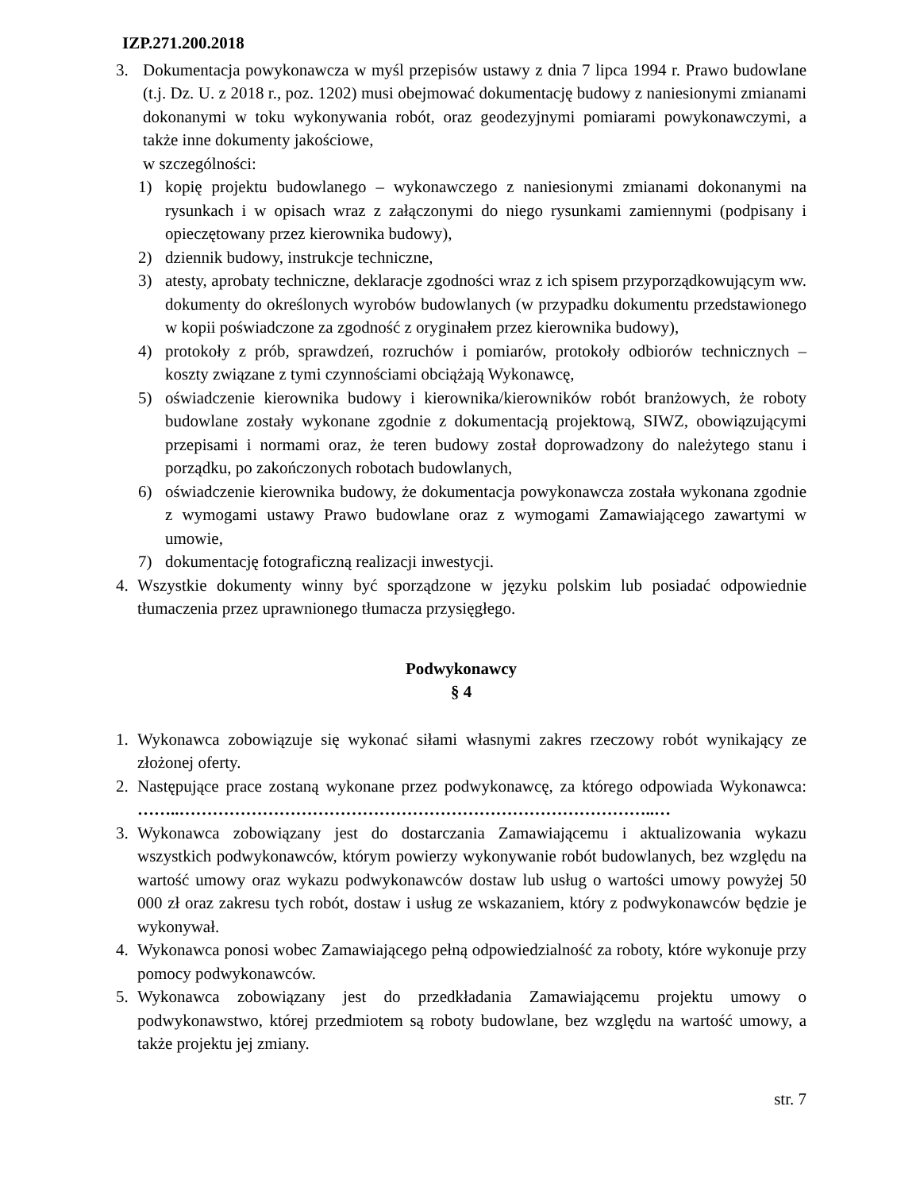IZP.271.200.2018
3. Dokumentacja powykonawcza w myśl przepisów ustawy z dnia 7 lipca 1994 r. Prawo budowlane (t.j. Dz. U. z 2018 r., poz. 1202) musi obejmować dokumentację budowy z naniesionymi zmianami dokonanymi w toku wykonywania robót, oraz geodezyjnymi pomiarami powykonawczymi, a także inne dokumenty jakościowe,
w szczególności:
1) kopię projektu budowlanego – wykonawczego z naniesionymi zmianami dokonanymi na rysunkach i w opisach wraz z załączonymi do niego rysunkami zamiennymi (podpisany i opieczętowany przez kierownika budowy),
2) dziennik budowy, instrukcje techniczne,
3) atesty, aprobaty techniczne, deklaracje zgodności wraz z ich spisem przyporządkowującym ww. dokumenty do określonych wyrobów budowlanych (w przypadku dokumentu przedstawionego w kopii poświadczone za zgodność z oryginałem przez kierownika budowy),
4) protokoły z prób, sprawdzeń, rozruchów i pomiarów, protokoły odbiorów technicznych – koszty związane z tymi czynnościami obciążają Wykonawcę,
5) oświadczenie kierownika budowy i kierownika/kierowników robót branżowych, że roboty budowlane zostały wykonane zgodnie z dokumentacją projektową, SIWZ, obowiązującymi przepisami i normami oraz, że teren budowy został doprowadzony do należytego stanu i porządku, po zakończonych robotach budowlanych,
6) oświadczenie kierownika budowy, że dokumentacja powykonawcza została wykonana zgodnie z wymogami ustawy Prawo budowlane oraz z wymogami Zamawiającego zawartymi w umowie,
7) dokumentację fotograficzną realizacji inwestycji.
4. Wszystkie dokumenty winny być sporządzone w języku polskim lub posiadać odpowiednie tłumaczenia przez uprawnionego tłumacza przysięgłego.
Podwykonawcy
§ 4
1. Wykonawca zobowiązuje się wykonać siłami własnymi zakres rzeczowy robót wynikający ze złożonej oferty.
2. Następujące prace zostaną wykonane przez podwykonawcę, za którego odpowiada Wykonawca: ……..…………………………………………………………………………..…
3. Wykonawca zobowiązany jest do dostarczania Zamawiającemu i aktualizowania wykazu wszystkich podwykonawców, którym powierzy wykonywanie robót budowlanych, bez względu na wartość umowy oraz wykazu podwykonawców dostaw lub usług o wartości umowy powyżej 50 000 zł oraz zakresu tych robót, dostaw i usług ze wskazaniem, który z podwykonawców będzie je wykonywał.
4. Wykonawca ponosi wobec Zamawiającego pełną odpowiedzialność za roboty, które wykonuje przy pomocy podwykonawców.
5. Wykonawca zobowiązany jest do przedkładania Zamawiającemu projektu umowy o podwykonawstwo, której przedmiotem są roboty budowlane, bez względu na wartość umowy, a także projektu jej zmiany.
str. 7